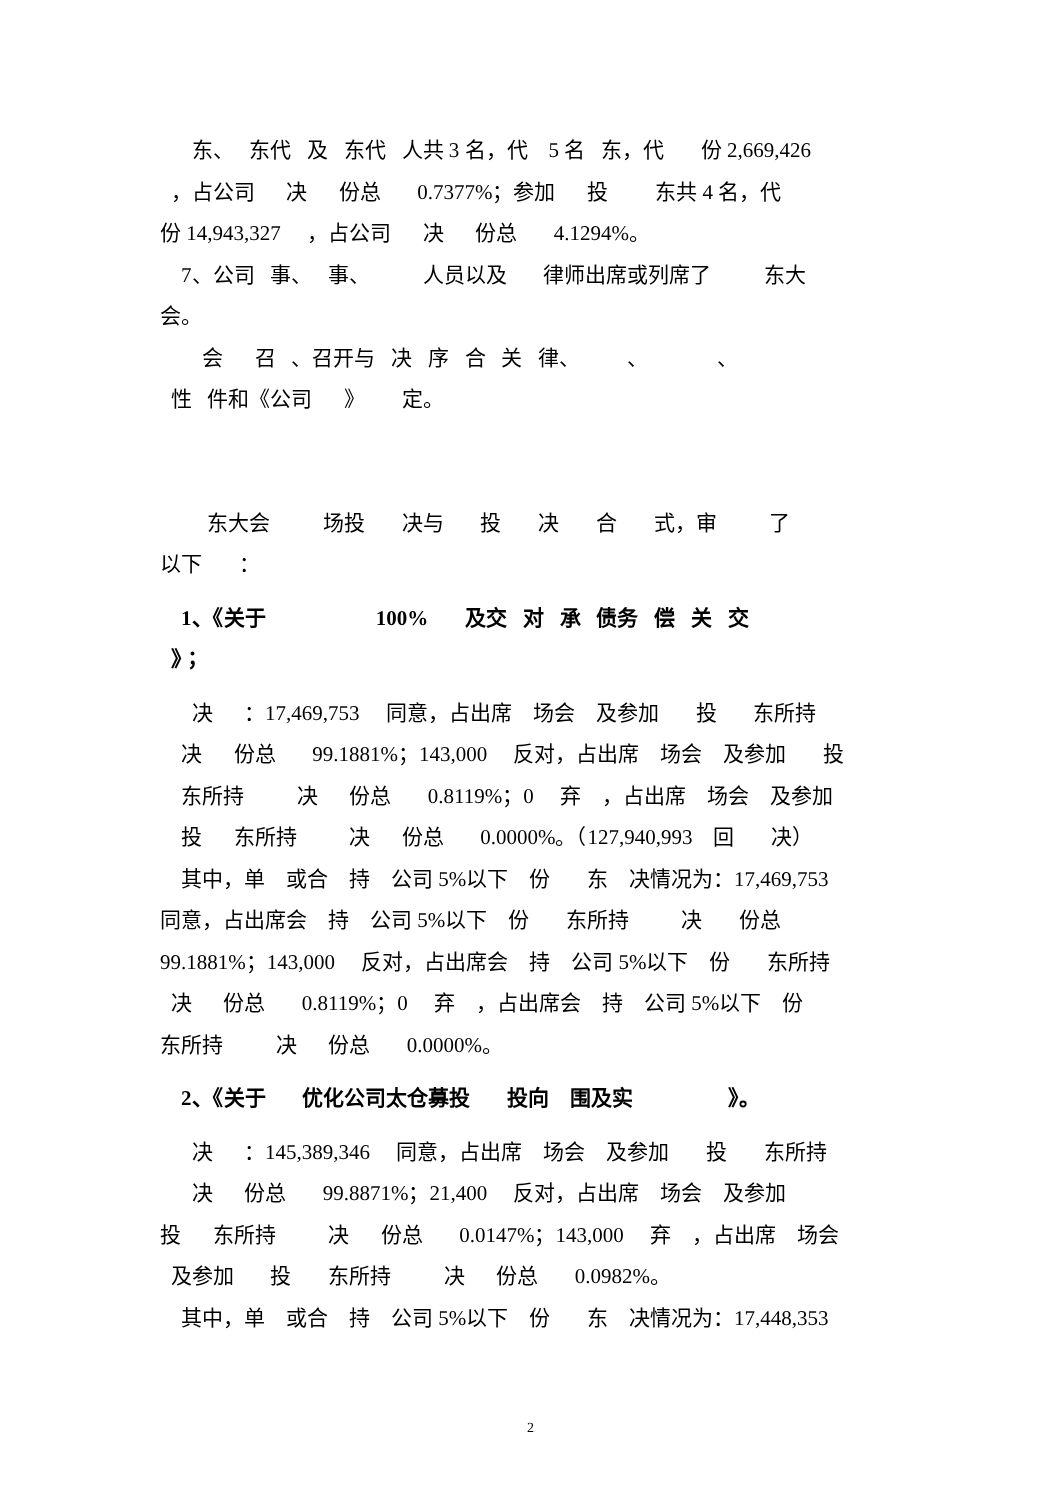东、 东代 及 东代 人共 3 名，代 5 名 东，代 份 2,669,426
，占公司 决 份总 0.7377%；参加 投 东共 4 名，代
份 14,943,327 ，占公司 决 份总 4.1294%。
7、公司 事、 事、 人员以及 律师出席或列席了 东大
会。
会 召 、召开与 决 序 合 关 律、 、 、
性 件和《公司 》 定。
东大会 场投 决与 投 决 合 式，审 了
以下 ：
1、《关于 100% 及交 对 承 债务 偿 关 交
》；
决 ：17,469,753 同意，占出席 场会 及参加 投 东所持
决 份总 99.1881%；143,000 反对，占出席 场会 及参加 投
东所持 决 份总 0.8119%；0 弃 ，占出席 场会 及参加
投 东所持 决 份总 0.0000%。（127,940,993 回 决）
其中，单 或合 持 公司 5%以下 份 东 决情况为：17,469,753
同意，占出席会 持 公司 5%以下 份 东所持 决 份总
99.1881%；143,000 反对，占出席会 持 公司 5%以下 份 东所持
决 份总 0.8119%；0 弃 ，占出席会 持 公司 5%以下 份
东所持 决 份总 0.0000%。
2、《关于 优化公司太仓募投 投向 围及实 》。
决 ：145,389,346 同意，占出席 场会 及参加 投 东所持
决 份总 99.8871%；21,400 反对，占出席 场会 及参加
投 东所持 决 份总 0.0147%；143,000 弃 ，占出席 场会
及参加 投 东所持 决 份总 0.0982%。
其中，单 或合 持 公司 5%以下 份 东 决情况为：17,448,353
2